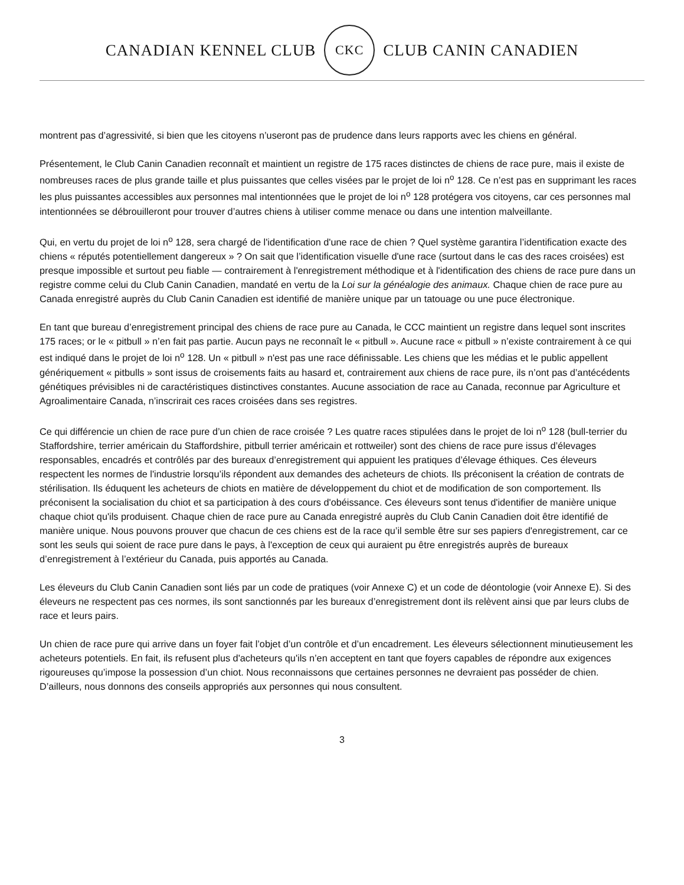CANADIAN KENNEL CLUB
CKC
CLUB CANIN CANADIEN
montrent pas d’agressivité, si bien que les citoyens n’useront pas de prudence dans leurs rapports avec les chiens en général.
Présentement, le Club Canin Canadien reconnaît et maintient un registre de 175 races distinctes de chiens de race pure, mais il existe de nombreuses races de plus grande taille et plus puissantes que celles visées par le projet de loi n<sup>o</sup> 128. Ce n’est pas en supprimant les races les plus puissantes accessibles aux personnes mal intentionnées que le projet de loi n<sup>o</sup> 128 protégera vos citoyens, car ces personnes mal intentionnées se débrouilleront pour trouver d’autres chiens à utiliser comme menace ou dans une intention malveillante.
Qui, en vertu du projet de loi n<sup>o</sup> 128, sera chargé de l'identification d'une race de chien ? Quel système garantira l’identification exacte des chiens « réputés potentiellement dangereux » ? On sait que l’identification visuelle d'une race (surtout dans le cas des races croisées) est presque impossible et surtout peu fiable — contrairement à l'enregistrement méthodique et à l'identification des chiens de race pure dans un registre comme celui du Club Canin Canadien, mandaté en vertu de la Loi sur la généalogie des animaux. Chaque chien de race pure au Canada enregistré auprès du Club Canin Canadien est identifié de manière unique par un tatouage ou une puce électronique.
En tant que bureau d’enregistrement principal des chiens de race pure au Canada, le CCC maintient un registre dans lequel sont inscrites 175 races; or le « pitbull » n’en fait pas partie. Aucun pays ne reconnaît le « pitbull ». Aucune race « pitbull » n’existe contrairement à ce qui est indiqué dans le projet de loi n<sup>o</sup> 128. Un « pitbull » n'est pas une race définissable. Les chiens que les médias et le public appellent génériquement « pitbulls » sont issus de croisements faits au hasard et, contrairement aux chiens de race pure, ils n’ont pas d’antécédents génétiques prévisibles ni de caractéristiques distinctives constantes. Aucune association de race au Canada, reconnue par Agriculture et Agroalimentaire Canada, n’inscrirait ces races croisées dans ses registres.
Ce qui différencie un chien de race pure d’un chien de race croisée ? Les quatre races stipulées dans le projet de loi n<sup>o</sup> 128 (bull-terrier du Staffordshire, terrier américain du Staffordshire, pitbull terrier américain et rottweiler) sont des chiens de race pure issus d’élevages responsables, encadrés et contrôlés par des bureaux d’enregistrement qui appuient les pratiques d’élevage éthiques. Ces éleveurs respectent les normes de l'industrie lorsqu’ils répondent aux demandes des acheteurs de chiots. Ils préconisent la création de contrats de stérilisation. Ils éduquent les acheteurs de chiots en matière de développement du chiot et de modification de son comportement. Ils préconisent la socialisation du chiot et sa participation à des cours d'obéissance. Ces éleveurs sont tenus d'identifier de manière unique chaque chiot qu'ils produisent. Chaque chien de race pure au Canada enregistré auprès du Club Canin Canadien doit être identifié de manière unique. Nous pouvons prouver que chacun de ces chiens est de la race qu’il semble être sur ses papiers d'enregistrement, car ce sont les seuls qui soient de race pure dans le pays, à l'exception de ceux qui auraient pu être enregistrés auprès de bureaux d’enregistrement à l’extérieur du Canada, puis apportés au Canada.
Les éleveurs du Club Canin Canadien sont liés par un code de pratiques (voir Annexe C) et un code de déontologie (voir Annexe E). Si des éleveurs ne respectent pas ces normes, ils sont sanctionnés par les bureaux d’enregistrement dont ils relèvent ainsi que par leurs clubs de race et leurs pairs.
Un chien de race pure qui arrive dans un foyer fait l’objet d’un contrôle et d’un encadrement. Les éleveurs sélectionnent minutieusement les acheteurs potentiels. En fait, ils refusent plus d'acheteurs qu'ils n’en acceptent en tant que foyers capables de répondre aux exigences rigoureuses qu’impose la possession d’un chiot. Nous reconnaissons que certaines personnes ne devraient pas posséder de chien. D’ailleurs, nous donnons des conseils appropriés aux personnes qui nous consultent.
3